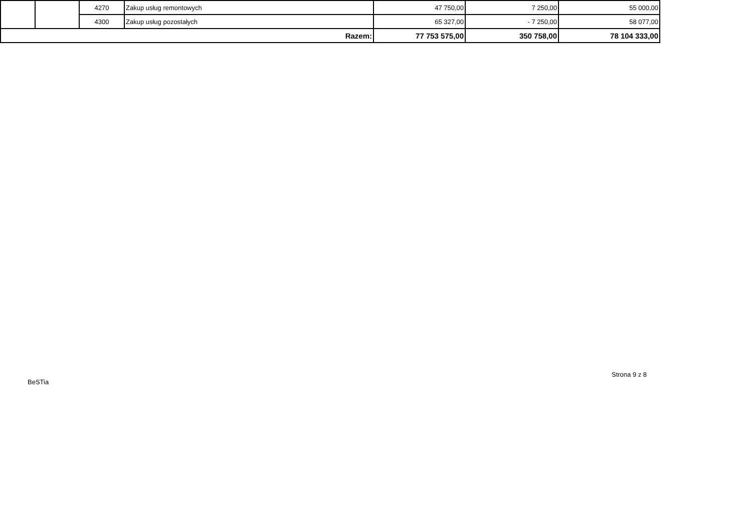| | | 4270 | Zakup usług remontowych | 47 750,00 | 7 250,00 | 55 000,00 |
| | | 4300 | Zakup usług pozostałych | 65 327,00 | - 7 250,00 | 58 077,00 |
| Razem: | | | | 77 753 575,00 | 350 758,00 | 78 104 333,00 |
Strona 9 z 8
BeSTia